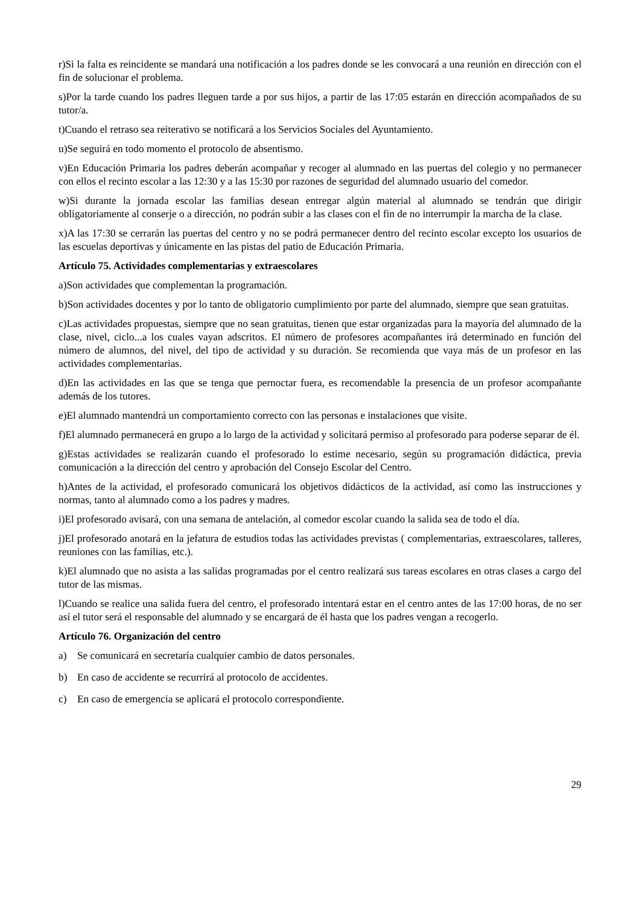r)Si la falta es reincidente se mandará una notificación a los padres donde se les convocará a una reunión en dirección con el fin de solucionar el problema.
s)Por la tarde cuando los padres lleguen tarde a por sus hijos, a partir de las 17:05 estarán en dirección acompañados de su tutor/a.
t)Cuando el retraso sea reiterativo se notificará a los Servicios Sociales del Ayuntamiento.
u)Se seguirá en todo momento el protocolo de absentismo.
v)En Educación Primaria los padres deberán acompañar y recoger al alumnado en las puertas del colegio y no permanecer con ellos el recinto escolar a las 12:30 y a las 15:30 por razones de seguridad del alumnado usuario del comedor.
w)Si durante la jornada escolar las familias desean entregar algún material al alumnado se tendrán que dirigir obligatoriamente al conserje o a dirección, no podrán subir a las clases con el fin de no interrumpir la marcha de la clase.
x)A las 17:30 se cerrarán las puertas del centro y no se podrá permanecer dentro del recinto escolar excepto los usuarios de las escuelas deportivas y únicamente en las pistas del patio de Educación Primaria.
Artículo 75. Actividades complementarias y extraescolares
a)Son actividades que complementan la programación.
b)Son actividades docentes y por lo tanto de obligatorio cumplimiento por parte del alumnado, siempre que sean gratuitas.
c)Las actividades propuestas, siempre que no sean gratuitas, tienen que estar organizadas para la mayoría del alumnado de la clase, nivel, ciclo...a los cuales vayan adscritos. El número de profesores acompañantes irá determinado en función del número de alumnos, del nivel, del tipo de actividad y su duración. Se recomienda que vaya más de un profesor en las actividades complementarias.
d)En las actividades en las que se tenga que pernoctar fuera, es recomendable la presencia de un profesor acompañante además de los tutores.
e)El alumnado mantendrá un comportamiento correcto con las personas e instalaciones que visite.
f)El alumnado permanecerá en grupo a lo largo de la actividad y solicitará permiso al profesorado para poderse separar de él.
g)Estas actividades se realizarán cuando el profesorado lo estime necesario, según su programación didáctica, previa comunicación a la dirección del centro y aprobación del Consejo Escolar del Centro.
h)Antes de la actividad, el profesorado comunicará los objetivos didácticos de la actividad, así como las instrucciones y normas, tanto al alumnado como a los padres y madres.
i)El profesorado avisará, con una semana de antelación, al comedor escolar cuando la salida sea de todo el día.
j)El profesorado anotará en la jefatura de estudios todas las actividades previstas ( complementarias, extraescolares, talleres, reuniones con las familias, etc.).
k)El alumnado que no asista a las salidas programadas por el centro realizará sus tareas escolares en otras clases a cargo del tutor de las mismas.
l)Cuando se realice una salida fuera del centro, el profesorado intentará estar en el centro antes de las 17:00 horas, de no ser así el tutor será el responsable del alumnado y se encargará de él hasta que los padres vengan a recogerlo.
Artículo 76. Organización del centro
a) Se comunicará en secretaría cualquier cambio de datos personales.
b) En caso de accidente se recurrirá al protocolo de accidentes.
c) En caso de emergencia se aplicará el protocolo correspondiente.
29